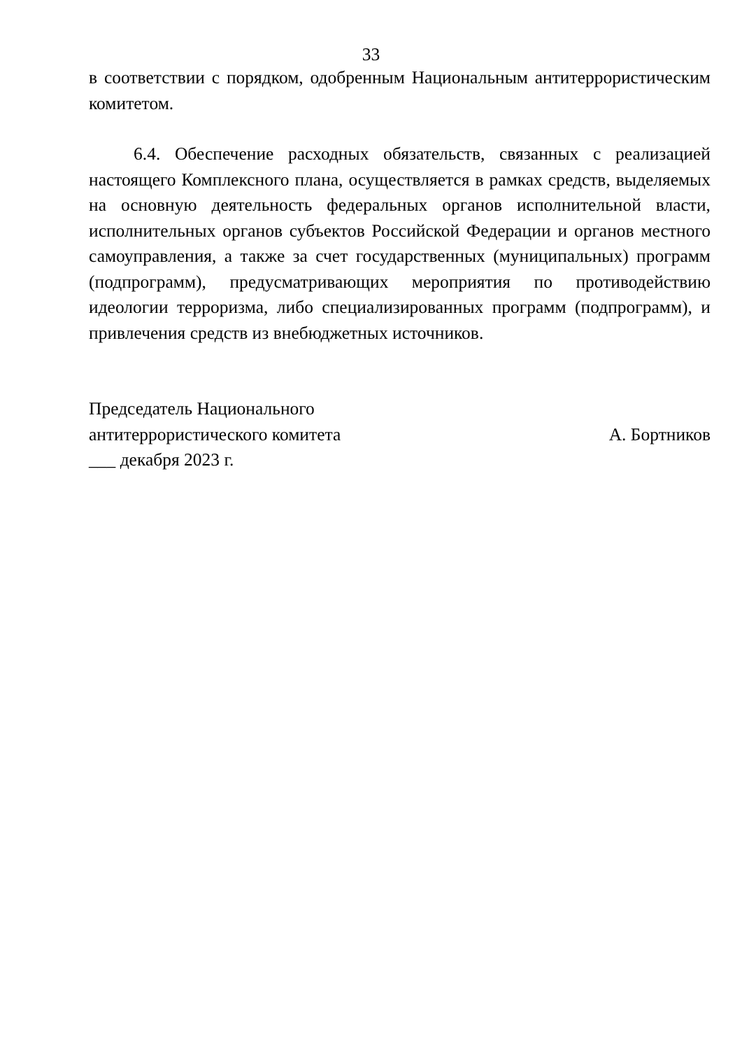33
в соответствии с порядком, одобренным Национальным антитеррористическим комитетом.
6.4. Обеспечение расходных обязательств, связанных с реализацией настоящего Комплексного плана, осуществляется в рамках средств, выделяемых на основную деятельность федеральных органов исполнительной власти, исполнительных органов субъектов Российской Федерации и органов местного самоуправления, а также за счет государственных (муниципальных) программ (подпрограмм), предусматривающих мероприятия по противодействию идеологии терроризма, либо специализированных программ (подпрограмм), и привлечения средств из внебюджетных источников.
Председатель Национального
антитеррористического комитета А. Бортников
___ декабря 2023 г.